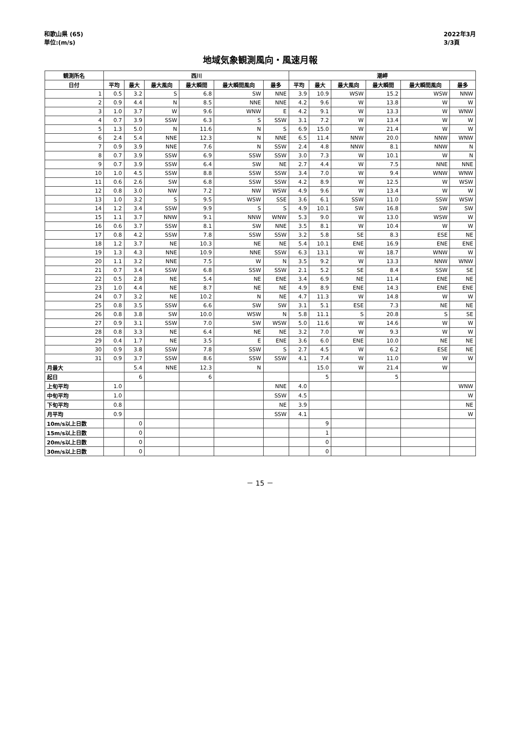和歌山県 (65)
単位:(m/s)
2022年3月
3/3頁
地域気象観測風向・風速月報
| 観測所名 | 西川 | | | | | | 潮岬 | | | | | |
| --- | --- | --- | --- | --- | --- | --- | --- | --- | --- | --- | --- | --- |
| 日付 | 平均 | 最大 | 最大風向 | 最大瞬間 | 最大瞬間風向 | 最多 | 平均 | 最大 | 最大風向 | 最大瞬間 | 最大瞬間風向 | 最多 |
| 1 | 0.5 | 3.2 | S | 6.8 | SW | NNE | 3.9 | 10.9 | WSW | 15.2 | WSW | NNW |
| 2 | 0.9 | 4.4 | N | 8.5 | NNE | NNE | 4.2 | 9.6 | W | 13.8 | W | W |
| 3 | 1.0 | 3.7 | W | 9.6 | WNW | E | 4.2 | 9.1 | W | 13.3 | W | WNW |
| 4 | 0.7 | 3.9 | SSW | 6.3 | S | SSW | 3.1 | 7.2 | W | 13.4 | W | W |
| 5 | 1.3 | 5.0 | N | 11.6 | N | S | 6.9 | 15.0 | W | 21.4 | W | W |
| 6 | 2.4 | 5.4 | NNE | 12.3 | N | NNE | 6.5 | 11.4 | NNW | 20.0 | NNW | WNW |
| 7 | 0.9 | 3.9 | NNE | 7.6 | N | SSW | 2.4 | 4.8 | NNW | 8.1 | NNW | N |
| 8 | 0.7 | 3.9 | SSW | 6.9 | SSW | SSW | 3.0 | 7.3 | W | 10.1 | W | N |
| 9 | 0.7 | 3.9 | SSW | 6.4 | SW | NE | 2.7 | 4.4 | W | 7.5 | NNE | NNE |
| 10 | 1.0 | 4.5 | SSW | 8.8 | SSW | SSW | 3.4 | 7.0 | W | 9.4 | WNW | WNW |
| 11 | 0.6 | 2.6 | SW | 6.8 | SSW | SSW | 4.2 | 8.9 | W | 12.5 | W | WSW |
| 12 | 0.8 | 3.0 | NW | 7.2 | NW | WSW | 4.9 | 9.6 | W | 13.4 | W | W |
| 13 | 1.0 | 3.2 | S | 9.5 | WSW | SSE | 3.6 | 6.1 | SSW | 11.0 | SSW | WSW |
| 14 | 1.2 | 3.4 | SSW | 9.9 | S | S | 4.9 | 10.1 | SW | 16.8 | SW | SW |
| 15 | 1.1 | 3.7 | NNW | 9.1 | NNW | WNW | 5.3 | 9.0 | W | 13.0 | WSW | W |
| 16 | 0.6 | 3.7 | SSW | 8.1 | SW | NNE | 3.5 | 8.1 | W | 10.4 | W | W |
| 17 | 0.8 | 4.2 | SSW | 7.8 | SSW | SSW | 3.2 | 5.8 | SE | 8.3 | ESE | NE |
| 18 | 1.2 | 3.7 | NE | 10.3 | NE | NE | 5.4 | 10.1 | ENE | 16.9 | ENE | ENE |
| 19 | 1.3 | 4.3 | NNE | 10.9 | NNE | SSW | 6.3 | 13.1 | W | 18.7 | WNW | W |
| 20 | 1.1 | 3.2 | NNE | 7.5 | W | N | 3.5 | 9.2 | W | 13.3 | NNW | WNW |
| 21 | 0.7 | 3.4 | SSW | 6.8 | SSW | SSW | 2.1 | 5.2 | SE | 8.4 | SSW | SE |
| 22 | 0.5 | 2.8 | NE | 5.4 | NE | ENE | 3.4 | 6.9 | NE | 11.4 | ENE | NE |
| 23 | 1.0 | 4.4 | NE | 8.7 | NE | NE | 4.9 | 8.9 | ENE | 14.3 | ENE | ENE |
| 24 | 0.7 | 3.2 | NE | 10.2 | N | NE | 4.7 | 11.3 | W | 14.8 | W | W |
| 25 | 0.8 | 3.5 | SSW | 6.6 | SW | SW | 3.1 | 5.1 | ESE | 7.3 | NE | NE |
| 26 | 0.8 | 3.8 | SW | 10.0 | WSW | N | 5.8 | 11.1 | S | 20.8 | S | SE |
| 27 | 0.9 | 3.1 | SSW | 7.0 | SW | WSW | 5.0 | 11.6 | W | 14.6 | W | W |
| 28 | 0.8 | 3.3 | NE | 6.4 | NE | NE | 3.2 | 7.0 | W | 9.3 | W | W |
| 29 | 0.4 | 1.7 | NE | 3.5 | E | ENE | 3.6 | 6.0 | ENE | 10.0 | NE | NE |
| 30 | 0.9 | 3.8 | SSW | 7.8 | SSW | S | 2.7 | 4.5 | W | 6.2 | ESE | NE |
| 31 | 0.9 | 3.7 | SSW | 8.6 | SSW | SSW | 4.1 | 7.4 | W | 11.0 | W | W |
| 月最大 | | 5.4 | NNE | 12.3 | N | | | 15.0 | W | 21.4 | W | |
| 起日 | | 6 | | 6 | | | | 5 | | 5 | | |
| 上旬平均 | 1.0 | | | | | NNE | 4.0 | | | | | WNW |
| 中旬平均 | 1.0 | | | | | SSW | 4.5 | | | | | W |
| 下旬平均 | 0.8 | | | | | NE | 3.9 | | | | | NE |
| 月平均 | 0.9 | | | | | SSW | 4.1 | | | | | W |
| 10m/s以上日数 | | 0 | | | | | | 9 | | | | |
| 15m/s以上日数 | | 0 | | | | | | 1 | | | | |
| 20m/s以上日数 | | 0 | | | | | | 0 | | | | |
| 30m/s以上日数 | | 0 | | | | | | 0 | | | | |
－ 15 －